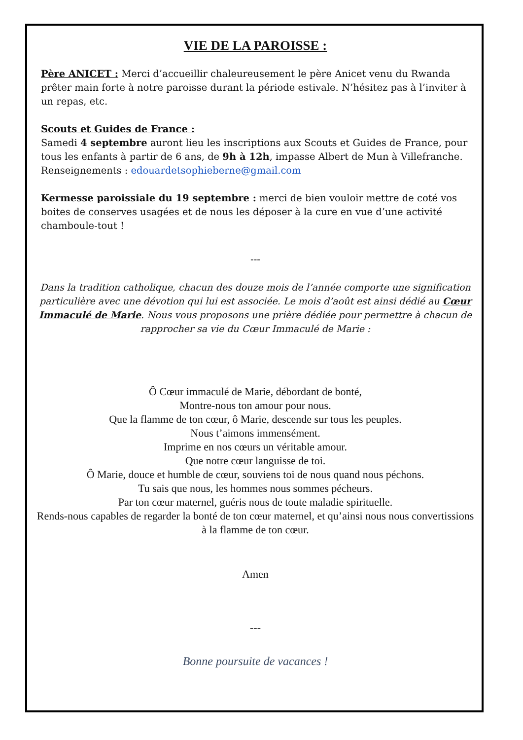VIE DE LA PAROISSE :
Père ANICET : Merci d’accueillir chaleureusement le père Anicet venu du Rwanda prêter main forte à notre paroisse durant la période estivale. N’hésitez pas à l’inviter à un repas, etc.
Scouts et Guides de France :
Samedi 4 septembre auront lieu les inscriptions aux Scouts et Guides de France, pour tous les enfants à partir de 6 ans, de 9h à 12h, impasse Albert de Mun à Villefranche.
Renseignements : edouardetsophieberne@gmail.com
Kermesse paroissiale du 19 septembre : merci de bien vouloir mettre de coté vos boites de conserves usagées et de nous les déposer à la cure en vue d’une activité chamboule-tout !
---
Dans la tradition catholique, chacun des douze mois de l’année comporte une signification particulière avec une dévotion qui lui est associée. Le mois d’août est ainsi dédié au Cœur Immaculé de Marie. Nous vous proposons une prière dédiée pour permettre à chacun de rapprocher sa vie du Cœur Immaculé de Marie :
Ô Cœur immaculé de Marie, débordant de bonté,
Montre-nous ton amour pour nous.
Que la flamme de ton cœur, ô Marie, descende sur tous les peuples.
Nous t’aimons immensément.
Imprime en nos cœurs un véritable amour.
Que notre cœur languisse de toi.
Ô Marie, douce et humble de cœur, souviens toi de nous quand nous péchons.
Tu sais que nous, les hommes nous sommes pécheurs.
Par ton cœur maternel, guéris nous de toute maladie spirituelle.
Rends-nous capables de regarder la bonté de ton cœur maternel, et qu’ainsi nous nous convertissions à la flamme de ton cœur.
Amen
---
Bonne poursuite de vacances !